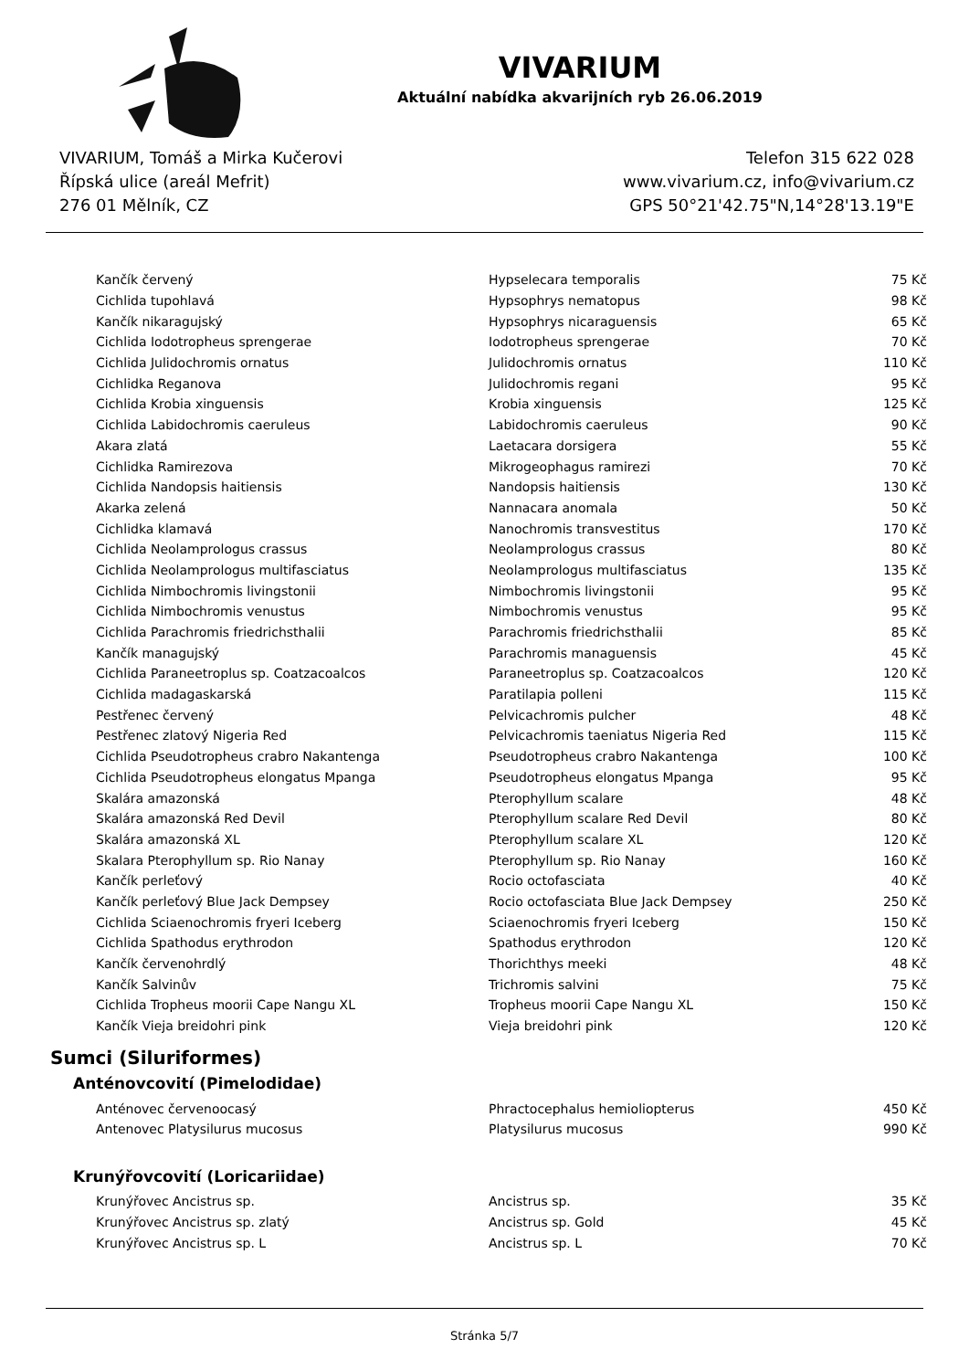VIVARIUM
Aktuální nabídka akvarijních ryb 26.06.2019
VIVARIUM, Tomáš a Mirka Kučerovi
Řípská ulice (areál Mefrit)
276 01 Mělník, CZ
Telefon 315 622 028
www.vivarium.cz, info@vivarium.cz
GPS 50°21'42.75"N,14°28'13.19"E
| Kančík červený | Hypselecara temporalis | 75 Kč |
| Cichlida tupohlavá | Hypsophrys nematopus | 98 Kč |
| Kančík nikaragujský | Hypsophrys nicaraguensis | 65 Kč |
| Cichlida Iodotropheus sprengerae | Iodotropheus sprengerae | 70 Kč |
| Cichlida Julidochromis ornatus | Julidochromis ornatus | 110 Kč |
| Cichlidka Reganova | Julidochromis regani | 95 Kč |
| Cichlida Krobia xinguensis | Krobia xinguensis | 125 Kč |
| Cichlida Labidochromis caeruleus | Labidochromis caeruleus | 90 Kč |
| Akara zlatá | Laetacara dorsigera | 55 Kč |
| Cichlidka Ramirezova | Mikrogeophagus ramirezi | 70 Kč |
| Cichlida Nandopsis haitiensis | Nandopsis haitiensis | 130 Kč |
| Akarka zelená | Nannacara anomala | 50 Kč |
| Cichlidka klamavá | Nanochromis transvestitus | 170 Kč |
| Cichlida Neolamprologus crassus | Neolamprologus crassus | 80 Kč |
| Cichlida Neolamprologus multifasciatus | Neolamprologus multifasciatus | 135 Kč |
| Cichlida Nimbochromis livingstonii | Nimbochromis livingstonii | 95 Kč |
| Cichlida Nimbochromis venustus | Nimbochromis venustus | 95 Kč |
| Cichlida Parachromis friedrichsthalii | Parachromis friedrichsthalii | 85 Kč |
| Kančík managujský | Parachromis managuensis | 45 Kč |
| Cichlida Paraneetroplus sp. Coatzacoalcos | Paraneetroplus sp. Coatzacoalcos | 120 Kč |
| Cichlida madagaskarská | Paratilapia polleni | 115 Kč |
| Pestřenec červený | Pelvicachromis pulcher | 48 Kč |
| Pestřenec zlatový Nigeria Red | Pelvicachromis taeniatus Nigeria Red | 115 Kč |
| Cichlida Pseudotropheus crabro Nakantenga | Pseudotropheus crabro Nakantenga | 100 Kč |
| Cichlida Pseudotropheus elongatus Mpanga | Pseudotropheus elongatus Mpanga | 95 Kč |
| Skalára amazonská | Pterophyllum scalare | 48 Kč |
| Skalára amazonská Red Devil | Pterophyllum scalare Red Devil | 80 Kč |
| Skalára amazonská XL | Pterophyllum scalare XL | 120 Kč |
| Skalara Pterophyllum sp. Rio Nanay | Pterophyllum sp. Rio Nanay | 160 Kč |
| Kančík perleťový | Rocio octofasciata | 40 Kč |
| Kančík perleťový Blue Jack Dempsey | Rocio octofasciata Blue Jack Dempsey | 250 Kč |
| Cichlida Sciaenochromis fryeri Iceberg | Sciaenochromis fryeri Iceberg | 150 Kč |
| Cichlida Spathodus erythrodon | Spathodus erythrodon | 120 Kč |
| Kančík červenohrdlý | Thorichthys meeki | 48 Kč |
| Kančík Salvinův | Trichromis salvini | 75 Kč |
| Cichlida Tropheus moorii Cape Nangu XL | Tropheus moorii Cape Nangu XL | 150 Kč |
| Kančík Vieja breidohri pink | Vieja breidohri pink | 120 Kč |
Sumci (Siluriformes)
Anténovcovití (Pimelodidae)
| Anténovec červenoocasý | Phractocephalus hemioliopterus | 450 Kč |
| Antenovec Platysilurus mucosus | Platysilurus mucosus | 990 Kč |
Krunýřovcovití (Loricariidae)
| Krunýřovec Ancistrus sp. | Ancistrus sp. | 35 Kč |
| Krunýřovec Ancistrus sp. zlatý | Ancistrus sp. Gold | 45 Kč |
| Krunýřovec Ancistrus sp. L | Ancistrus sp. L | 70 Kč |
Stránka 5/7